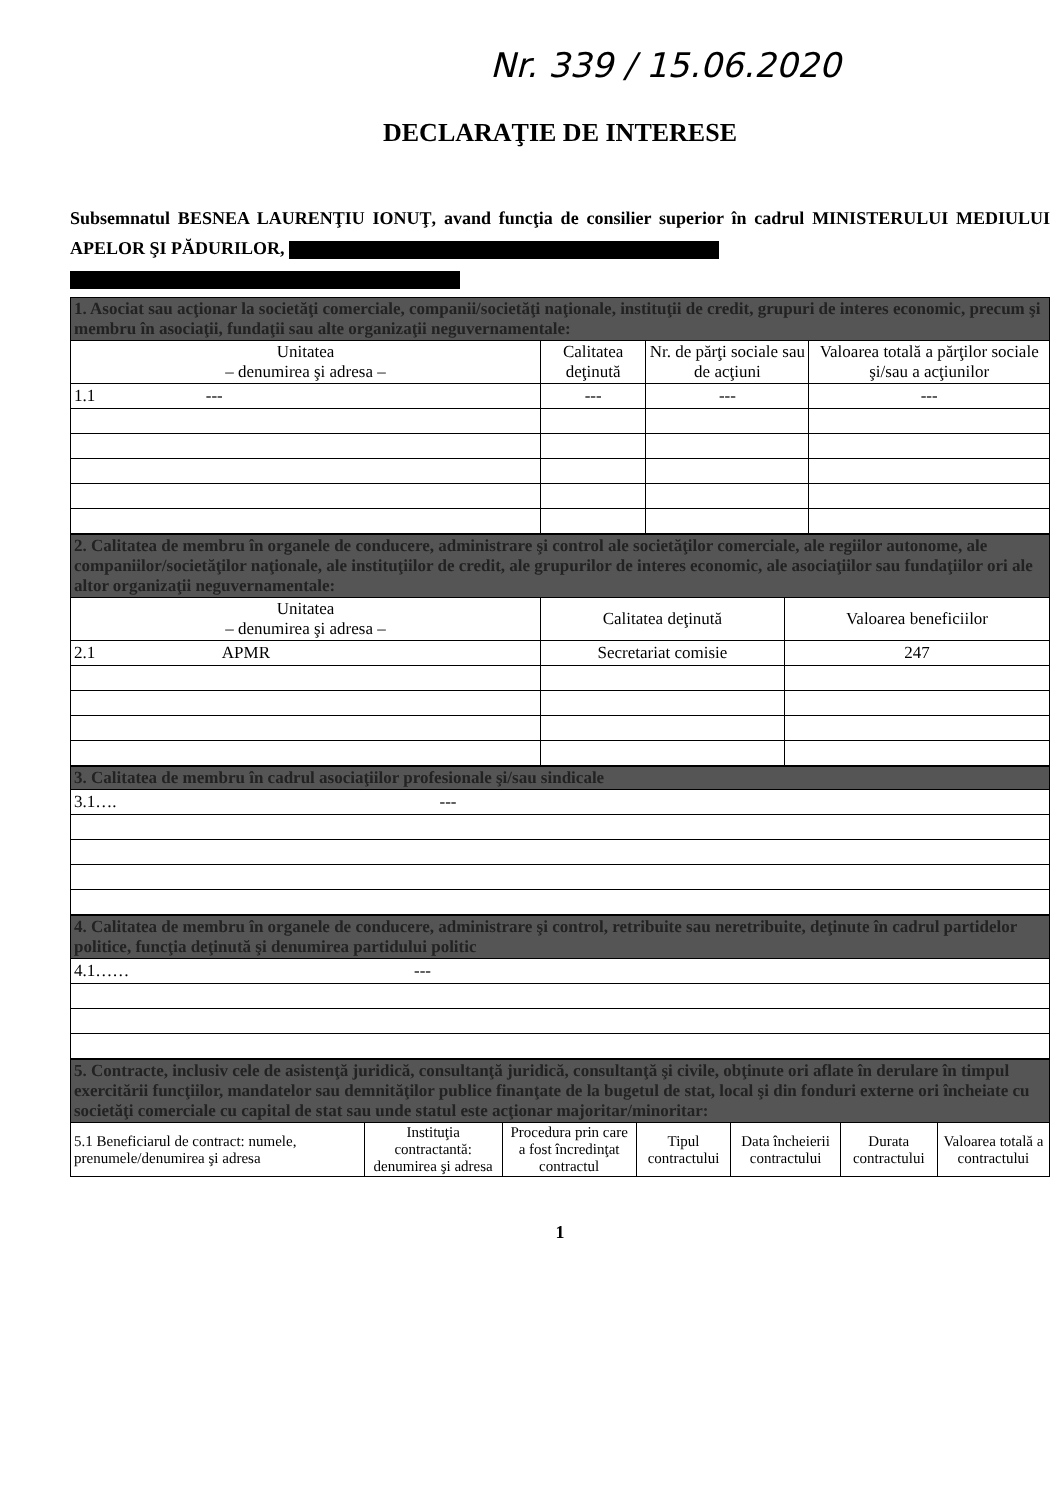Nr. 339 / 15.06.2020
DECLARAŢIE DE INTERESE
Subsemnatul BESNEA LAURENŢIU IONUŢ, avand funcţia de consilier superior în cadrul MINISTERULUI MEDIULUI APELOR ŞI PĂDURILOR,
| 1. Asociat sau acţionar la societăţi comerciale, companii/societăţi naţionale, instituţii de credit, grupuri de interes economic, precum şi membru în asociaţii, fundaţii sau alte organizaţii neguvernamentale: | | | |
| Unitatea – denumirea şi adresa – | Calitatea deţinută | Nr. de părţi sociale sau de acţiuni | Valoarea totală a părţilor sociale şi/sau a acţiunilor |
| 1.1 --- | --- | --- | --- |
| 2. Calitatea de membru în organele de conducere, administrare şi control ale societăţilor comerciale, ale regiilor autonome, ale companiilor/societăţilor naţionale, ale instituţiilor de credit, ale grupurilor de interes economic, ale asociaţiilor sau fundaţiilor ori ale altor organizaţii neguvernamentale: | | |
| Unitatea – denumirea şi adresa – | Calitatea deţinută | Valoarea beneficiilor |
| 2.1 APMR | Secretariat comisie | 247 |
| 3. Calitatea de membru în cadrul asociaţiilor profesionale şi/sau sindicale |
| 3.1…. --- |
| 4. Calitatea de membru în organele de conducere, administrare şi control, retribuite sau neretribuite, deţinute în cadrul partidelor politice, funcţia deţinută şi denumirea partidului politic |
| 4.1…… --- |
| 5. Contracte, inclusiv cele de asistenţă juridică, consultanţă juridică, consultanţă şi civile, obţinute ori aflate în derulare în timpul exercitării funcţiilor, mandatelor sau demnităţilor publice finanţate de la bugetul de stat, local şi din fonduri externe ori încheiate cu societăţi comerciale cu capital de stat sau unde statul este acţionar majoritar/minoritar: | | | | | | |
| 5.1 Beneficiarul de contract: numele, prenumele/denumirea şi adresa | Instituţia contractantă: denumirea şi adresa | Procedura prin care a fost încredinţat contractul | Tipul contractului | Data încheierii contractului | Durata contractului | Valoarea totală a contractului |
1